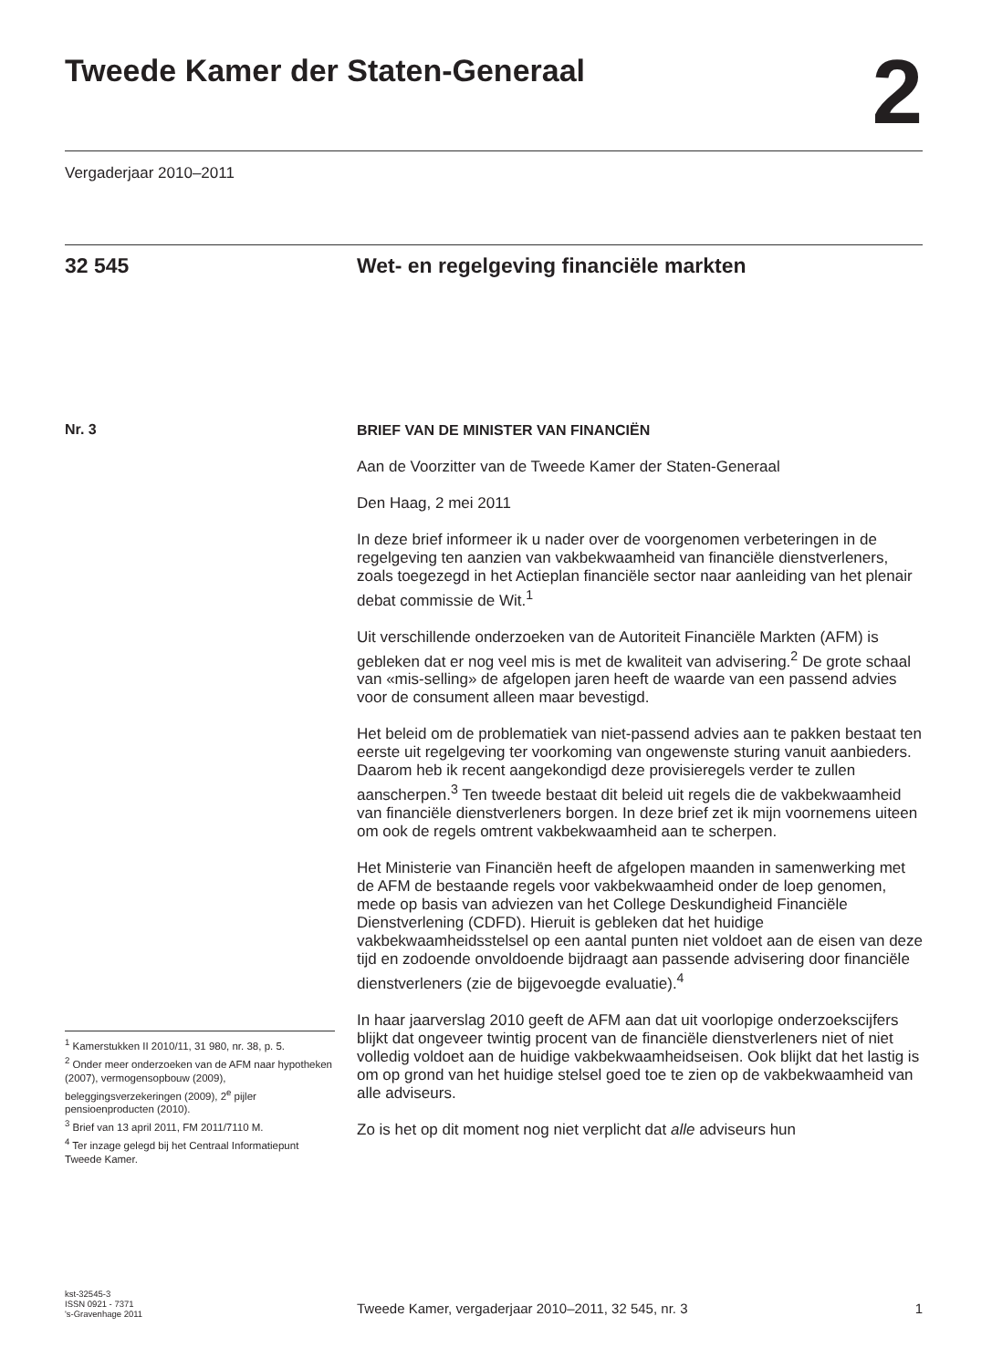Tweede Kamer der Staten-Generaal
2
Vergaderjaar 2010–2011
32 545
Wet- en regelgeving financiële markten
Nr. 3
BRIEF VAN DE MINISTER VAN FINANCIËN
Aan de Voorzitter van de Tweede Kamer der Staten-Generaal
Den Haag, 2 mei 2011
In deze brief informeer ik u nader over de voorgenomen verbeteringen in de regelgeving ten aanzien van vakbekwaamheid van financiële dienstverleners, zoals toegezegd in het Actieplan financiële sector naar aanleiding van het plenair debat commissie de Wit.<sup>1</sup>
Uit verschillende onderzoeken van de Autoriteit Financiële Markten (AFM) is gebleken dat er nog veel mis is met de kwaliteit van advisering.<sup>2</sup> De grote schaal van «mis-selling» de afgelopen jaren heeft de waarde van een passend advies voor de consument alleen maar bevestigd.
Het beleid om de problematiek van niet-passend advies aan te pakken bestaat ten eerste uit regelgeving ter voorkoming van ongewenste sturing vanuit aanbieders. Daarom heb ik recent aangekondigd deze provisieregels verder te zullen aanscherpen.<sup>3</sup> Ten tweede bestaat dit beleid uit regels die de vakbekwaamheid van financiële dienstverleners borgen. In deze brief zet ik mijn voornemens uiteen om ook de regels omtrent vakbekwaamheid aan te scherpen.
Het Ministerie van Financiën heeft de afgelopen maanden in samenwerking met de AFM de bestaande regels voor vakbekwaamheid onder de loep genomen, mede op basis van adviezen van het College Deskundigheid Financiële Dienstverlening (CDFD). Hieruit is gebleken dat het huidige vakbekwaamheidsstelsel op een aantal punten niet voldoet aan de eisen van deze tijd en zodoende onvoldoende bijdraagt aan passende advisering door financiële dienstverleners (zie de bijgevoegde evaluatie).<sup>4</sup>
In haar jaarverslag 2010 geeft de AFM aan dat uit voorlopige onderzoekscijfers blijkt dat ongeveer twintig procent van de financiële dienstverleners niet of niet volledig voldoet aan de huidige vakbekwaamheidseisen. Ook blijkt dat het lastig is om op grond van het huidige stelsel goed toe te zien op de vakbekwaamheid van alle adviseurs.
Zo is het op dit moment nog niet verplicht dat alle adviseurs hun
<sup>1</sup> Kamerstukken II 2010/11, 31 980, nr. 38, p. 5.
<sup>2</sup> Onder meer onderzoeken van de AFM naar hypotheken (2007), vermogensopbouw (2009), beleggingsverzekeringen (2009), 2<sup>e</sup> pijler pensioenproducten (2010).
<sup>3</sup> Brief van 13 april 2011, FM 2011/7110 M.
<sup>4</sup> Ter inzage gelegd bij het Centraal Informatiepunt Tweede Kamer.
kst-32545-3
ISSN 0921 - 7371
's-Gravenhage 2011
Tweede Kamer, vergaderjaar 2010–2011, 32 545, nr. 3 1